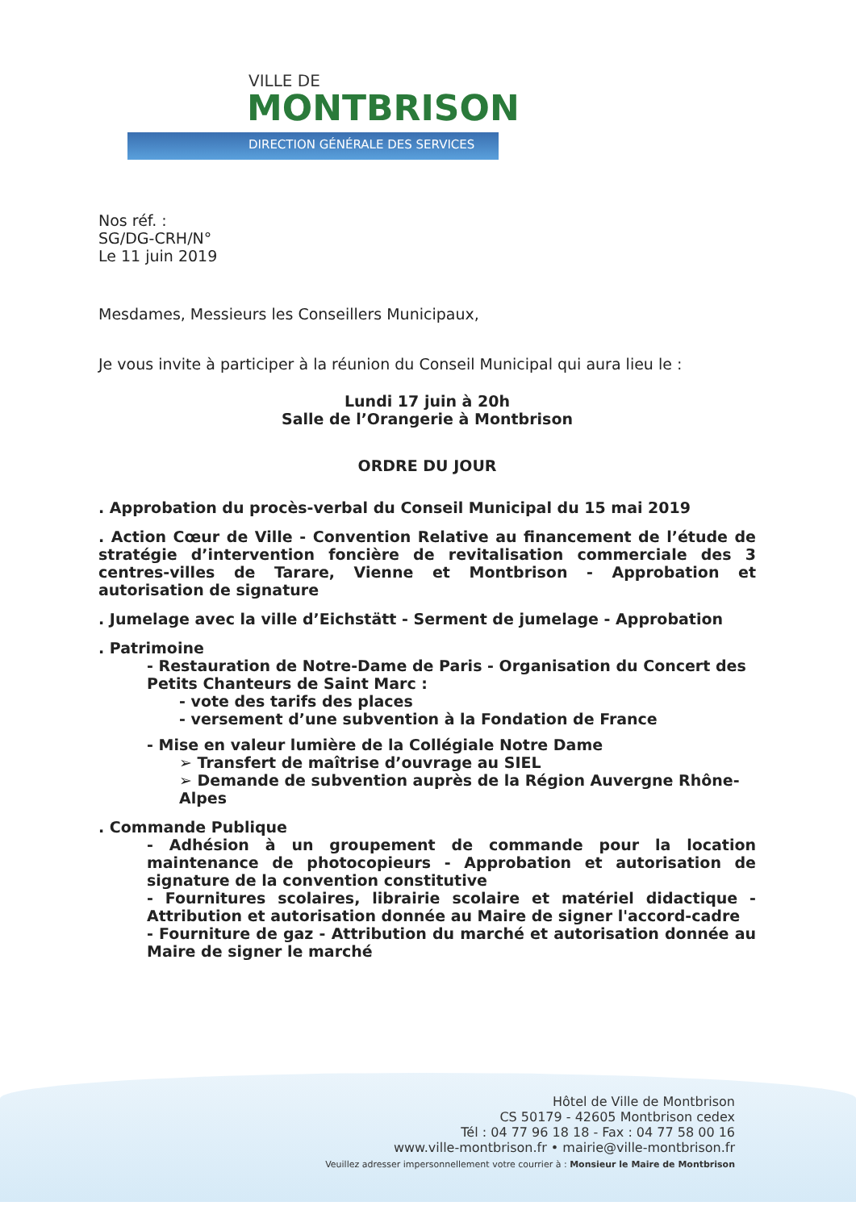VILLE DE
MONTBRISON
DIRECTION GÉNÉRALE DES SERVICES
Nos réf. :
SG/DG-CRH/N°
Le 11 juin 2019
Mesdames, Messieurs les Conseillers Municipaux,
Je vous invite à participer à la réunion du Conseil Municipal qui aura lieu le :
Lundi 17 juin à 20h
Salle de l’Orangerie à Montbrison
ORDRE DU JOUR
. Approbation du procès-verbal du Conseil Municipal du 15 mai 2019
. Action Cœur de Ville - Convention Relative au financement de l’étude de stratégie d’intervention foncière de revitalisation commerciale des 3 centres-villes de Tarare, Vienne et Montbrison - Approbation et autorisation de signature
. Jumelage avec la ville d’Eichstätt - Serment de jumelage - Approbation
. Patrimoine
- Restauration de Notre-Dame de Paris - Organisation du Concert des Petits Chanteurs de Saint Marc :
- vote des tarifs des places
- versement d’une subvention à la Fondation de France
- Mise en valeur lumière de la Collégiale Notre Dame
➢ Transfert de maîtrise d’ouvrage au SIEL
➢ Demande de subvention auprès de la Région Auvergne Rhône-Alpes
. Commande Publique
- Adhésion à un groupement de commande pour la location maintenance de photocopieurs - Approbation et autorisation de signature de la convention constitutive
- Fournitures scolaires, librairie scolaire et matériel didactique - Attribution et autorisation donnée au Maire de signer l'accord-cadre
- Fourniture de gaz - Attribution du marché et autorisation donnée au Maire de signer le marché
Hôtel de Ville de Montbrison
CS 50179 - 42605 Montbrison cedex
Tél : 04 77 96 18 18 - Fax : 04 77 58 00 16
www.ville-montbrison.fr • mairie@ville-montbrison.fr
Veuillez adresser impersonnellement votre courrier à : Monsieur le Maire de Montbrison